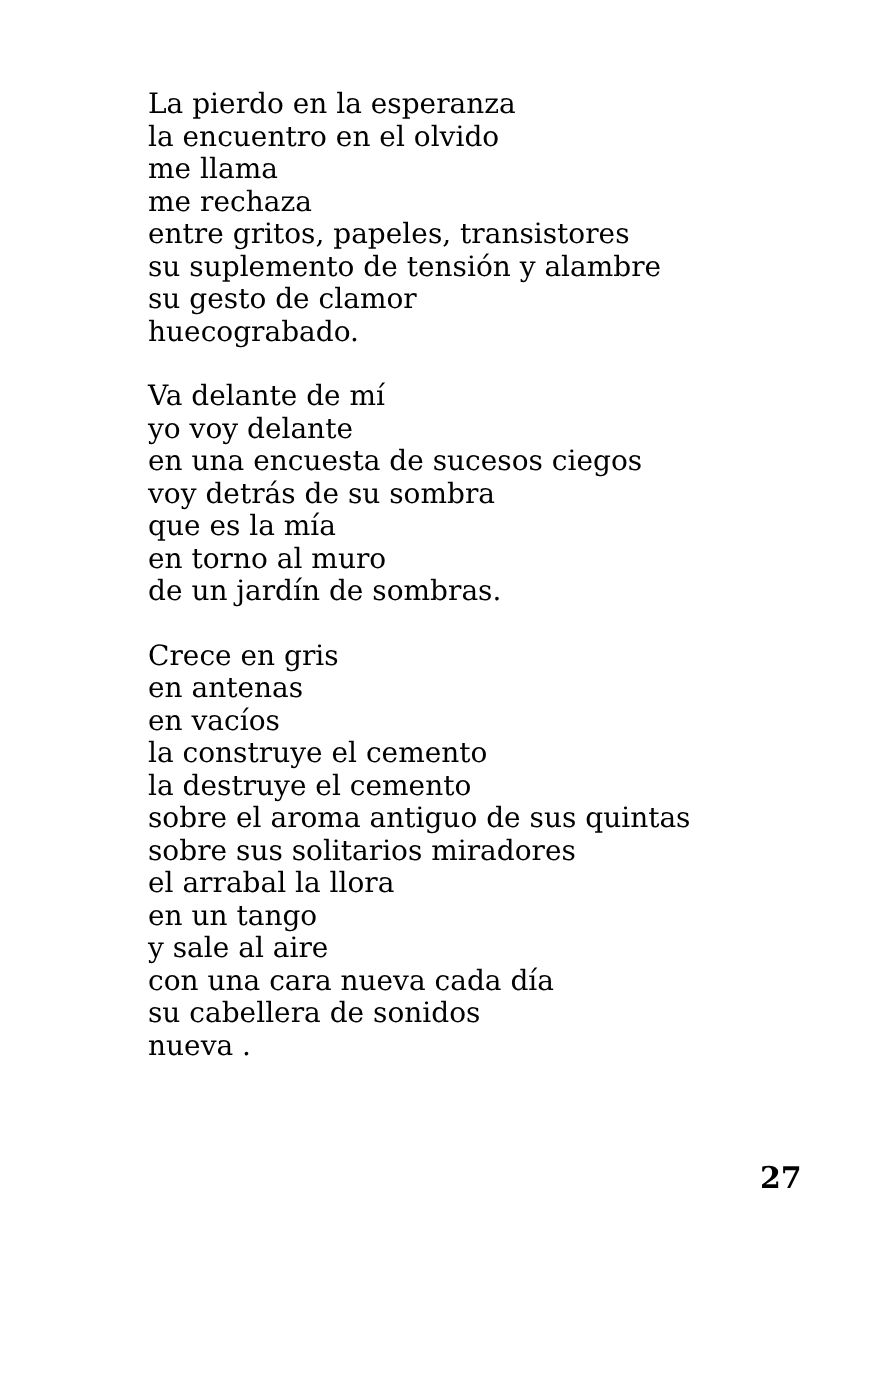La pierdo en la esperanza
la encuentro en el olvido
me llama
me rechaza
entre gritos, papeles, transistores
su suplemento de tensión y alambre
su gesto de clamor
huecograbado.
Va delante de mí
yo voy delante
en una encuesta de sucesos ciegos
voy detrás de su sombra
que es la mía
en torno al muro
de un jardín de sombras.
Crece en gris
en antenas
en vacíos
la construye el cemento
la destruye el cemento
sobre el aroma antiguo de sus quintas
sobre sus solitarios miradores
el arrabal la llora
en un tango
y sale al aire
con una cara nueva cada día
su cabellera de sonidos
nueva .
27